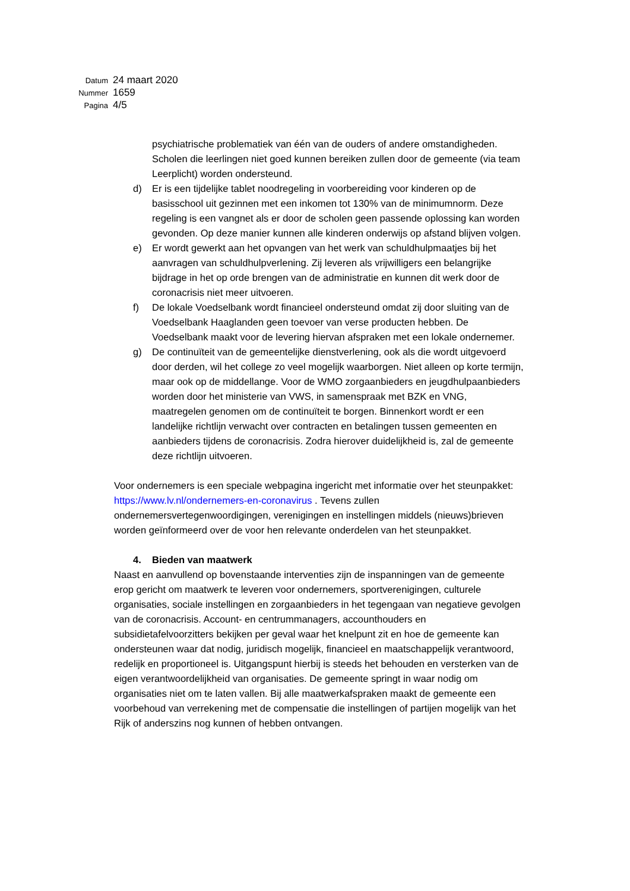| Datum | 24 maart 2020 |
| Nummer | 1659 |
| Pagina | 4/5 |
psychiatrische problematiek van één van de ouders of andere omstandigheden. Scholen die leerlingen niet goed kunnen bereiken zullen door de gemeente (via team Leerplicht) worden ondersteund.
d) Er is een tijdelijke tablet noodregeling in voorbereiding voor kinderen op de basisschool uit gezinnen met een inkomen tot 130% van de minimumnorm. Deze regeling is een vangnet als er door de scholen geen passende oplossing kan worden gevonden. Op deze manier kunnen alle kinderen onderwijs op afstand blijven volgen.
e) Er wordt gewerkt aan het opvangen van het werk van schuldhulpmaatjes bij het aanvragen van schuldhulpverlening. Zij leveren als vrijwilligers een belangrijke bijdrage in het op orde brengen van de administratie en kunnen dit werk door de coronacrisis niet meer uitvoeren.
f) De lokale Voedselbank wordt financieel ondersteund omdat zij door sluiting van de Voedselbank Haaglanden geen toevoer van verse producten hebben. De Voedselbank maakt voor de levering hiervan afspraken met een lokale ondernemer.
g) De continuïteit van de gemeentelijke dienstverlening, ook als die wordt uitgevoerd door derden, wil het college zo veel mogelijk waarborgen. Niet alleen op korte termijn, maar ook op de middellange. Voor de WMO zorgaanbieders en jeugdhulpaanbieders worden door het ministerie van VWS, in samenspraak met BZK en VNG, maatregelen genomen om de continuïteit te borgen. Binnenkort wordt er een landelijke richtlijn verwacht over contracten en betalingen tussen gemeenten en aanbieders tijdens de coronacrisis. Zodra hierover duidelijkheid is, zal de gemeente deze richtlijn uitvoeren.
Voor ondernemers is een speciale webpagina ingericht met informatie over het steunpakket: https://www.lv.nl/ondernemers-en-coronavirus . Tevens zullen ondernemersvertegenwoordigingen, verenigingen en instellingen middels (nieuws)brieven worden geïnformeerd over de voor hen relevante onderdelen van het steunpakket.
4. Bieden van maatwerk
Naast en aanvullend op bovenstaande interventies zijn de inspanningen van de gemeente erop gericht om maatwerk te leveren voor ondernemers, sportverenigingen, culturele organisaties, sociale instellingen en zorgaanbieders in het tegengaan van negatieve gevolgen van de coronacrisis. Account- en centrummanagers, accounthouders en subsidietafelvoorzitters bekijken per geval waar het knelpunt zit en hoe de gemeente kan ondersteunen waar dat nodig, juridisch mogelijk, financieel en maatschappelijk verantwoord, redelijk en proportioneel is. Uitgangspunt hierbij is steeds het behouden en versterken van de eigen verantwoordelijkheid van organisaties. De gemeente springt in waar nodig om organisaties niet om te laten vallen. Bij alle maatwerkafspraken maakt de gemeente een voorbehoud van verrekening met de compensatie die instellingen of partijen mogelijk van het Rijk of anderszins nog kunnen of hebben ontvangen.